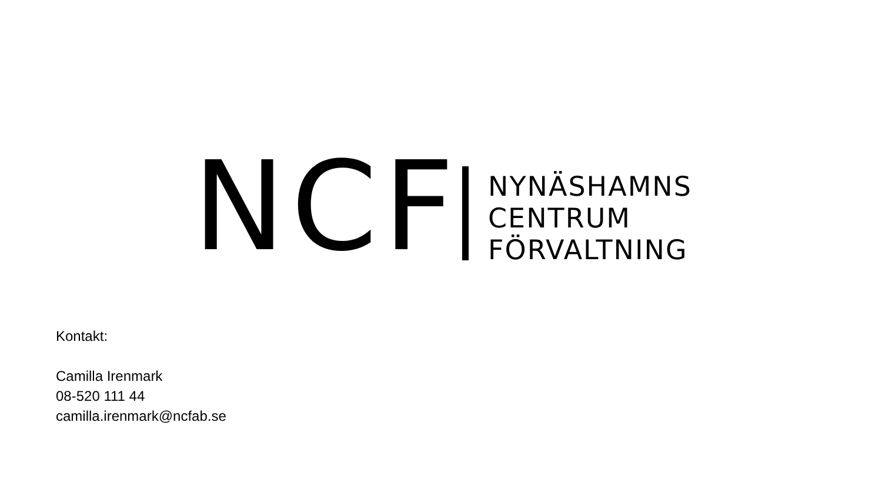NCF
NYNÄSHAMNS
CENTRUM
FÖRVALTNING
Kontakt:
Camilla Irenmark
08-520 111 44
camilla.irenmark@ncfab.se